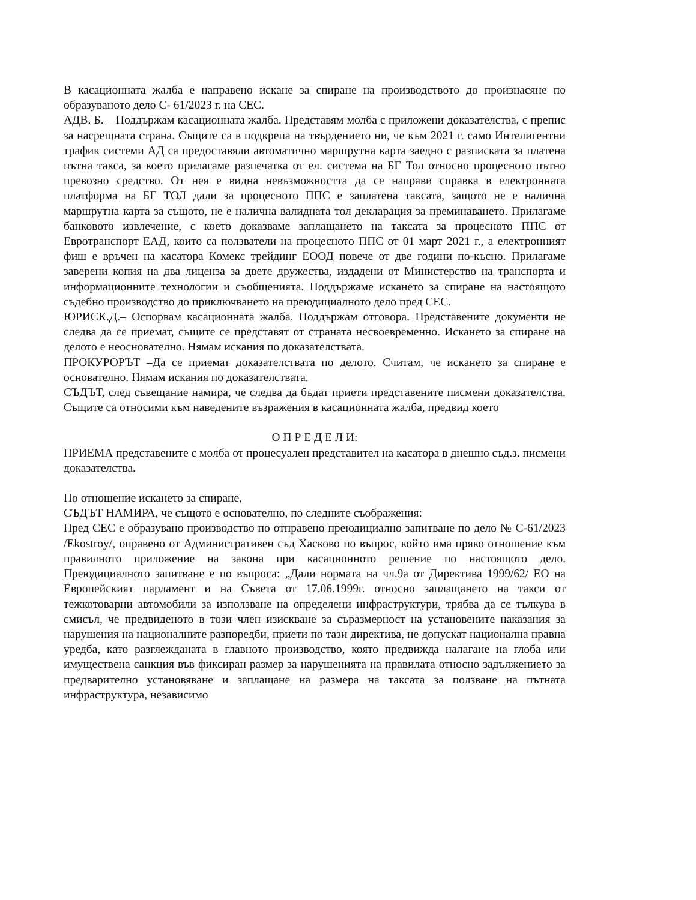В касационната жалба е направено искане за спиране на производството до произнасяне по образуваното дело С- 61/2023 г. на СЕС.
АДВ. Б. – Поддържам касационната жалба. Представям молба с приложени доказателства, с препис за насрещната страна. Същите са в подкрепа на твърдението ни, че към 2021 г. само Интелигентни трафик системи АД са предоставяли автоматично маршрутна карта заедно с разписката за платена пътна такса, за което прилагаме разпечатка от ел. система на БГ Тол относно процесното пътно превозно средство. От нея е видна невъзможността да се направи справка в електронната платформа на БГ ТОЛ дали за процесното ППС е заплатена таксата, защото не е налична маршрутна карта за същото, не е налична валидната тол декларация за преминаването. Прилагаме банковото извлечение, с което доказваме заплащането на таксата за процесното ППС от Евротранспорт ЕАД, които са ползватели на процесното ППС от 01 март 2021 г., а електронният фиш е връчен на касатора Комекс трейдинг ЕООД повече от две години по-късно. Прилагаме заверени копия на два лиценза за двете дружества, издадени от Министерство на транспорта и информационните технологии и съобщенията. Поддържаме искането за спиране на настоящото съдебно производство до приключването на преюдициалното дело пред СЕС.
ЮРИСК.Д.– Оспорвам касационната жалба. Поддържам отговора. Представените документи не следва да се приемат, същите се представят от страната несвоевременно. Искането за спиране на делото е неоснователно. Нямам искания по доказателствата.
ПРОКУРОРЪТ –Да се приемат доказателствата по делото. Считам, че искането за спиране е основателно. Нямам искания по доказателствата.
СЪДЪТ, след съвещание намира, че следва да бъдат приети представените писмени доказателства. Същите са относими към наведените възражения в касационната жалба, предвид което
О П Р Е Д Е Л И:
ПРИЕМА представените с молба от процесуален представител на касатора в днешно съд.з. писмени доказателства.
По отношение искането за спиране,
СЪДЪТ НАМИРА, че същото е основателно, по следните съображения:
Пред СЕС е образувано производство по отправено преюдициално запитване по дело № С-61/2023 /Ekostroy/, оправено от Административен съд Хасково по въпрос, който има пряко отношение към правилното приложение на закона при касационното решение по настоящото дело. Преюдициалното запитване е по въпроса: „Дали нормата на чл.9а от Директива 1999/62/ ЕО на Европейският парламент и на Съвета от 17.06.1999г. относно заплащането на такси от тежкотоварни автомобили за използване на определени инфраструктури, трябва да се тълкува в смисъл, че предвиденото в този член изискване за съразмерност на установените наказания за нарушения на националните разпоредби, приети по тази директива, не допускат национална правна уредба, като разглежданата в главното производство, която предвижда налагане на глоба или имуществена санкция във фиксиран размер за нарушенията на правилата относно задължението за предварително установяване и заплащане на размера на таксата за ползване на пътната инфраструктура, независимо